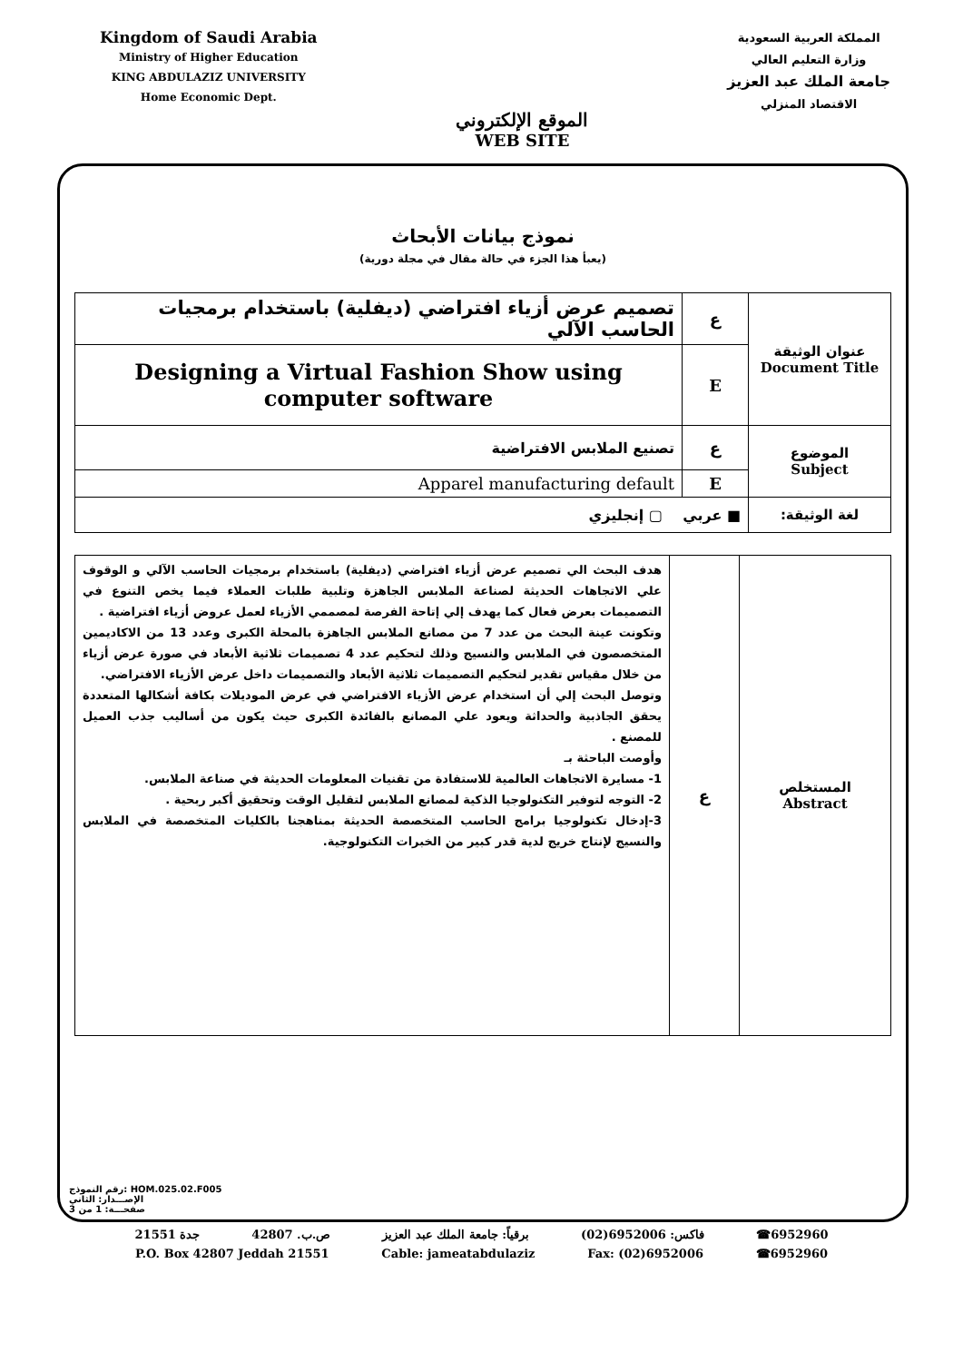Kingdom of Saudi Arabia
Ministry of Higher Education
KING ABDULAZIZ UNIVERSITY
Home Economic Dept.
الموقع الإلكتروني
WEB SITE
المملكة العربية السعودية
وزارة التعليم العالي
جامعة الملك عبد العزيز
الاقتصاد المنزلي
نموذج بيانات الأبحاث
(يعبأ هذا الجزء في حالة مقال في مجلة دورية)
| عنوان الوثيقة Document Title | ع | تصميم عرض أزياء افتراضي (ديفلية) باستخدام برمجيات الحاسب الآلي |
| | E | Designing a Virtual Fashion Show using computer software |
| الموضوع Subject | ع | تصنيع الملابس الافتراضية |
| | E | Apparel manufacturing default |
| لغة الوثيقة: | ■ عربي ▢ إنجليزي | |
| المستخلص Abstract | ع | هدف البحث الي تصميم عرض أزياء افتراضي (ديفلية) باستخدام برمجيات الحاسب الآلي و الوقوف علي الاتجاهات الحديثة لصناعة الملابس الجاهزة وتلبية طلبات العملاء فيما يخص التنوع في التصميمات بعرض فعال كما يهدف إلي إتاحة الفرصة لمصممي الأزياء لعمل عروض أزياء افتراضية . وتكونت عينة البحث من عدد 7 من مصانع الملابس الجاهزة بالمحلة الكبرى وعدد 13 من الاكاديمين المتخصصون في الملابس والنسيج وذلك لتحكيم عدد 4 تصميمات ثلاثية الأبعاد في صورة عرض أزياء من خلال مقياس تقدير لتحكيم التصميمات ثلاثية الأبعاد والتصميمات داخل عرض الأزياء الافتراضي. وتوصل البحث إلي أن استخدام عرض الأزياء الافتراضي في عرض الموديلات بكافة أشكالها المتعددة يحقق الجاذبية والحداثة ويعود علي المصانع بالفائدة الكبرى حيث يكون من أساليب جذب العميل للمصنع . وأوصت الباحثة بـ 1- مسايرة الاتجاهات العالمية للاستفادة من تقنيات المعلومات الحديثة في صناعة الملابس. 2- التوجه لتوفير التكنولوجيا الذكية لمصانع الملابس لتقليل الوقت وتحقيق أكبر ربحية . 3-إدخال تكنولوجيا برامج الحاسب المتخصصة الحديثة بمناهجنا بالكليات المتخصصة في الملابس والنسيج لإنتاج خريج لدية قدر كبير من الخبرات التكنولوجية. |
رقم النموذج: HOM.025.02.F005
الإصـــدار: الثاني
صفحـــة: 1 من 3
6952960☎ فاكس: 6952006(02) برقياً: جامعة الملك عبد العزيز ص.ب. 42807 جدة 21551
P.O. Box 42807 Jeddah 21551 Cable: jameatabdulaziz Fax: (02)6952006 ☎6952960